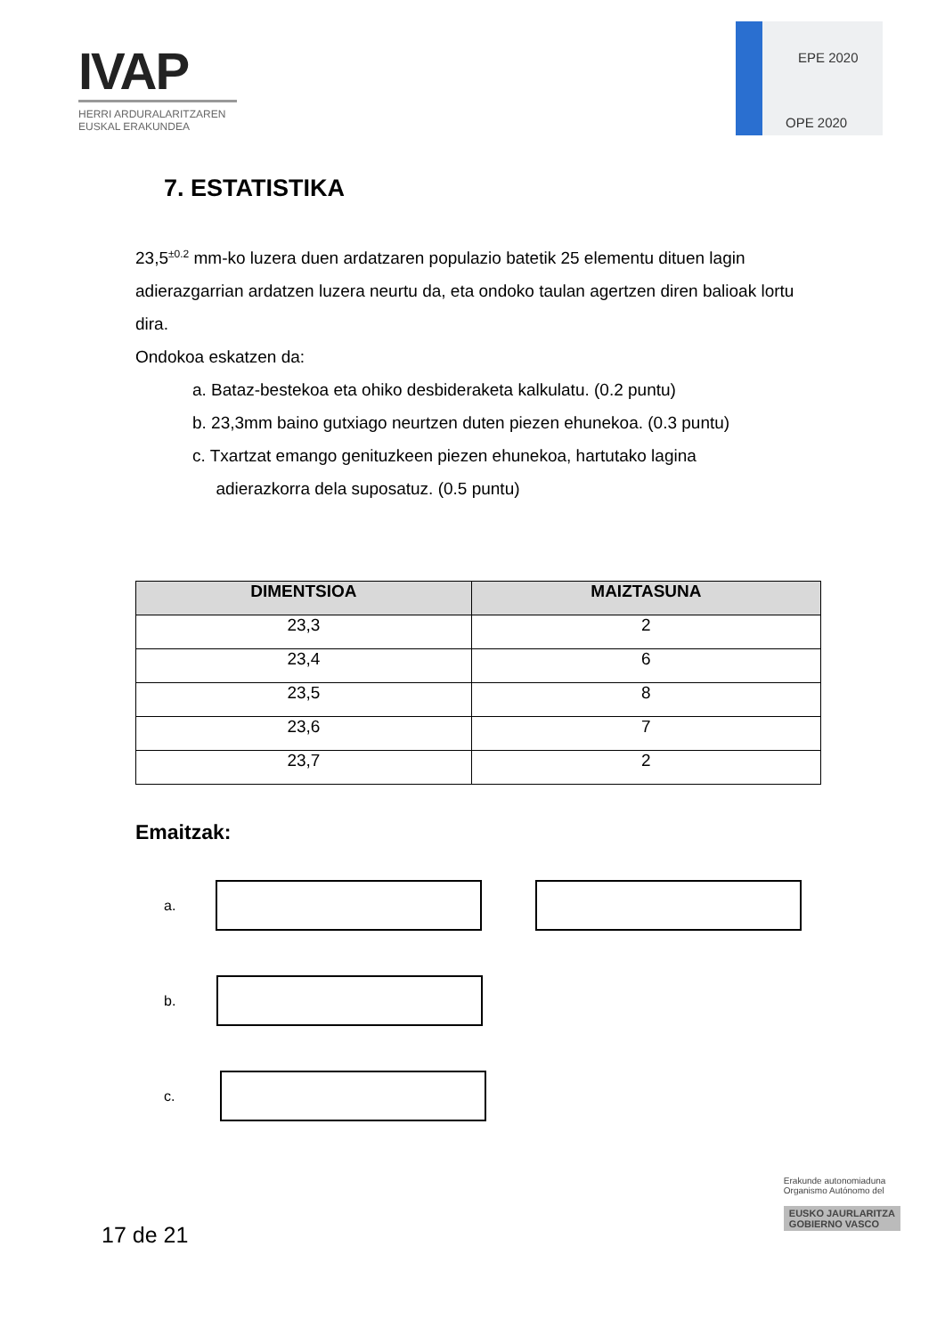IVAP
HERRI ARDURALARITZAREN
EUSKAL ERAKUNDEA
EPE 2020
OPE 2020
7. ESTATISTIKA
23,5<sup>±0.2</sup> mm-ko luzera duen ardatzaren populazio batetik 25 elementu dituen lagin adierazgarrian ardatzen luzera neurtu da, eta ondoko taulan agertzen diren balioak lortu dira.
Ondokoa eskatzen da:
a. Bataz-bestekoa eta ohiko desbideraketa kalkulatu. (0.2 puntu)
b. 23,3mm baino gutxiago neurtzen duten piezen ehunekoa. (0.3 puntu)
c. Txartzat emango genituzkeen piezen ehunekoa, hartutako lagina
adierazkorra dela suposatuz. (0.5 puntu)
| DIMENTSIOA | MAIZTASUNA |
| --- | --- |
| 23,3 | 2 |
| 23,4 | 6 |
| 23,5 | 8 |
| 23,6 | 7 |
| 23,7 | 2 |
Emaitzak:
a.
b.
c.
17 de 21
Erakunde autonomiaduna
Organismo Autónomo del
EUSKO JAURLARITZA
GOBIERNO VASCO